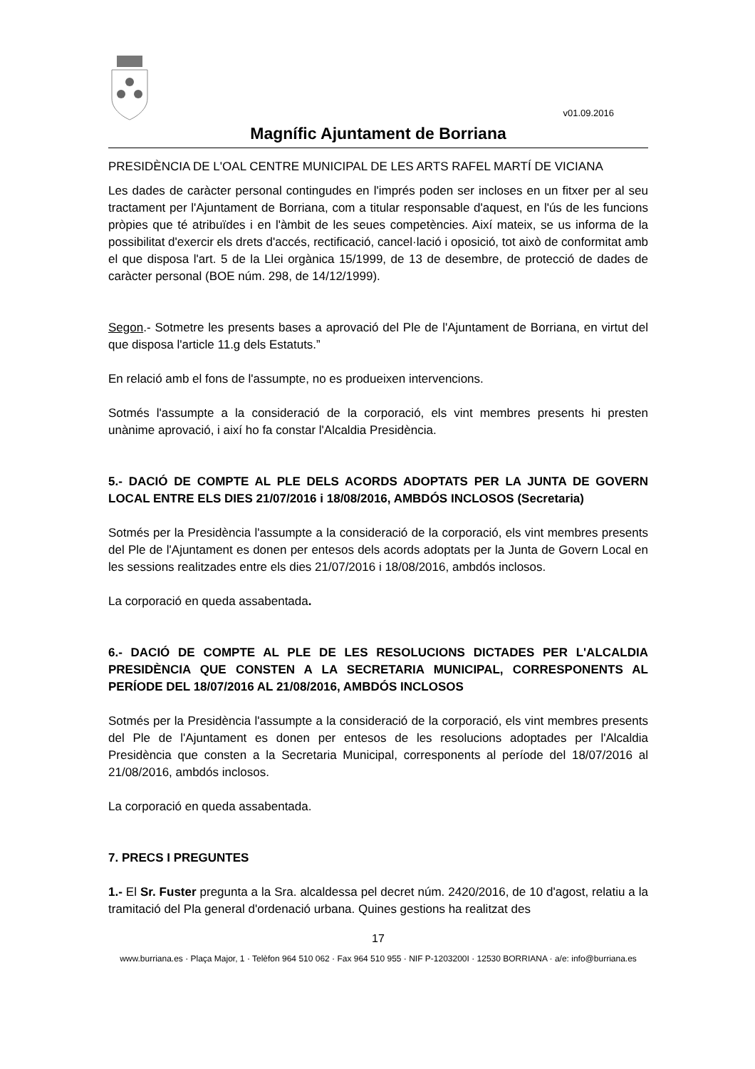v01.09.2016
Magnífic Ajuntament de Borriana
PRESIDÈNCIA DE L'OAL CENTRE MUNICIPAL DE LES ARTS RAFEL MARTÍ DE VICIANA
Les dades de caràcter personal contingudes en l'imprés poden ser incloses en un fitxer per al seu tractament per l'Ajuntament de Borriana, com a titular responsable d'aquest, en l'ús de les funcions pròpies que té atribuïdes i en l'àmbit de les seues competències. Així mateix, se us informa de la possibilitat d'exercir els drets d'accés, rectificació, cancel·lació i oposició, tot això de conformitat amb el que disposa l'art. 5 de la Llei orgànica 15/1999, de 13 de desembre, de protecció de dades de caràcter personal (BOE núm. 298, de 14/12/1999).
Segon.- Sotmetre les presents bases a aprovació del Ple de l'Ajuntament de Borriana, en virtut del que disposa l'article 11.g dels Estatuts.”
En relació amb el fons de l'assumpte, no es produeixen intervencions.
Sotmés l'assumpte a la consideració de la corporació, els vint membres presents hi presten unànime aprovació, i així ho fa constar l'Alcaldia Presidència.
5.- DACIÓ DE COMPTE AL PLE DELS ACORDS ADOPTATS PER LA JUNTA DE GOVERN LOCAL ENTRE ELS DIES 21/07/2016 i 18/08/2016, AMBDÓS INCLOSOS (Secretaria)
Sotmés per la Presidència l'assumpte a la consideració de la corporació, els vint membres presents del Ple de l'Ajuntament es donen per entesos dels acords adoptats per la Junta de Govern Local en les sessions realitzades entre els dies 21/07/2016 i 18/08/2016, ambdós inclosos.
La corporació en queda assabentada.
6.- DACIÓ DE COMPTE AL PLE DE LES RESOLUCIONS DICTADES PER L'ALCALDIA PRESIDÈNCIA QUE CONSTEN A LA SECRETARIA MUNICIPAL, CORRESPONENTS AL PERÍODE DEL 18/07/2016 AL 21/08/2016, AMBDÓS INCLOSOS
Sotmés per la Presidència l'assumpte a la consideració de la corporació, els vint membres presents del Ple de l'Ajuntament es donen per entesos de les resolucions adoptades per l'Alcaldia Presidència que consten a la Secretaria Municipal, corresponents al període del 18/07/2016 al 21/08/2016, ambdós inclosos.
La corporació en queda assabentada.
7. PRECS I PREGUNTES
1.- El Sr. Fuster pregunta a la Sra. alcaldessa pel decret núm. 2420/2016, de 10 d'agost, relatiu a la tramitació del Pla general d'ordenació urbana. Quines gestions ha realitzat des
17
www.burriana.es · Plaça Major, 1 · Telèfon 964 510 062 · Fax 964 510 955 · NIF P-1203200I · 12530 BORRIANA · a/e: info@burriana.es